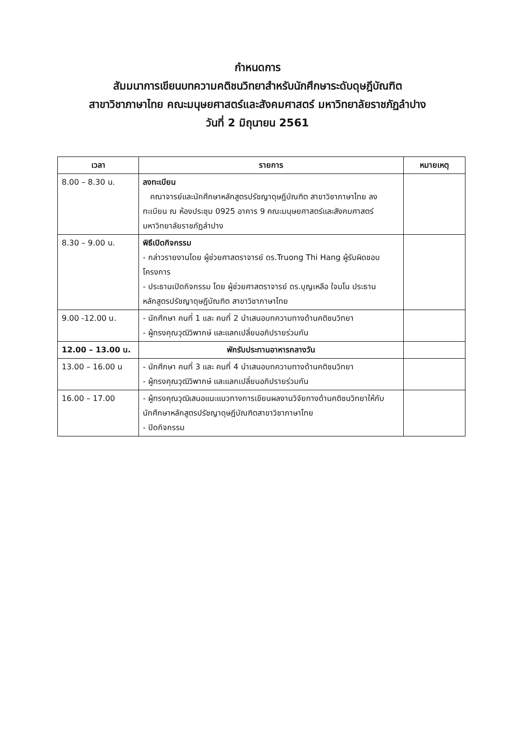กำหนดการ
สัมมนาการเขียนบทความคติชนวิทยาสำหรับนักศึกษาระดับดุษฎีบัณฑิต
สาขาวิชาภาษาไทย คณะมนุษยศาสตร์และสังคมศาสตร์ มหาวิทยาลัยราชภัฏลำปาง
วันที่ 2 มิถุนายน 2561
| เวลา | รายการ | หมายเหตุ |
| --- | --- | --- |
| 8.00 – 8.30 น. | ลงทะเบียน คณาจารย์และนักศึกษาหลักสูตรปรัชญาดุษฎีบัณฑิต สาขาวิชาภาษาไทย ลงทะเบียน ณ ห้องประชุม 0925 อาคาร 9 คณะมนุษยศาสตร์และสังคมศาสตร์ มหาวิทยาลัยราชภัฏลำปาง | |
| 8.30 – 9.00 น. | พิธีเปิดกิจกรรม - กล่าวรายงานโดย ผู้ช่วยศาสตราจารย์ ดร.Truong Thi Hang ผู้รับผิดชอบโครงการ - ประธานเปิดกิจกรรม โดย ผู้ช่วยศาสตราจารย์ ดร.บุญเหลือ ใจมโน ประธานหลักสูตรปรัชญาดุษฎีบัณฑิต สาขาวิชาภาษาไทย | |
| 9.00 -12.00 น. | - นักศึกษา คนที่ 1 และ คนที่ 2 นำเสนอบทความทางด้านคติชนวิทยา - ผู้ทรงคุณวุฒิวิพากษ์ และแลกเปลี่ยนอภิปรายร่วมกัน | |
| 12.00 – 13.00 น. | พักรับประทานอาหารกลางวัน | |
| 13.00 – 16.00 น | - นักศึกษา คนที่ 3 และ คนที่ 4 นำเสนอบทความทางด้านคติชนวิทยา - ผู้ทรงคุณวุฒิวิพากษ์ และแลกเปลี่ยนอภิปรายร่วมกัน | |
| 16.00 – 17.00 | - ผู้ทรงคุณวุฒิเสนอแนะแนวทางการเขียนผลงานวิจัยทางด้านคติชนวิทยาให้กับนักศึกษาหลักสูตรปรัชญาดุษฎีบัณฑิตสาขาวิชาภาษาไทย - ปิดกิจกรรม | |